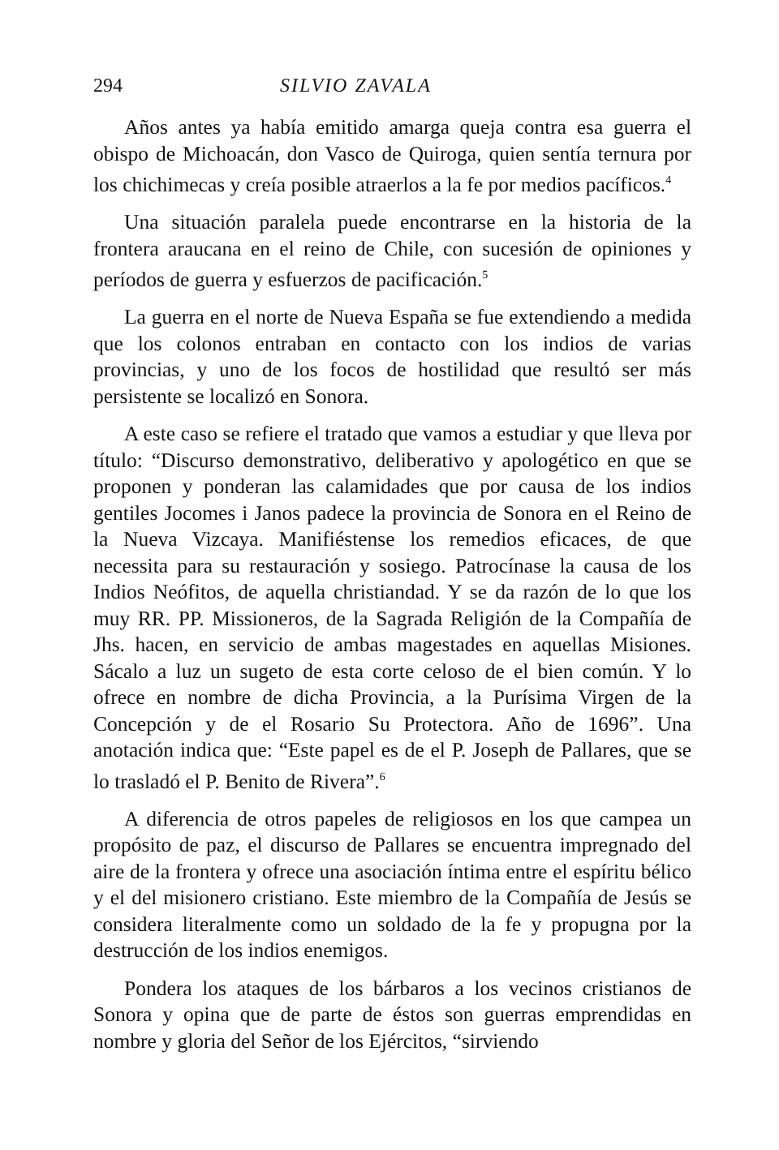294 SILVIO ZAVALA
Años antes ya había emitido amarga queja contra esa guerra el obispo de Michoacán, don Vasco de Quiroga, quien sentía ternura por los chichimecas y creía posible atraerlos a la fe por medios pacíficos.<sup>4</sup>
Una situación paralela puede encontrarse en la historia de la frontera araucana en el reino de Chile, con sucesión de opiniones y períodos de guerra y esfuerzos de pacificación.<sup>5</sup>
La guerra en el norte de Nueva España se fue extendiendo a medida que los colonos entraban en contacto con los indios de varias provincias, y uno de los focos de hostilidad que resultó ser más persistente se localizó en Sonora.
A este caso se refiere el tratado que vamos a estudiar y que lleva por título: “Discurso demonstrativo, deliberativo y apologético en que se proponen y ponderan las calamidades que por causa de los indios gentiles Jocomes i Janos padece la provincia de Sonora en el Reino de la Nueva Vizcaya. Manifiéstense los remedios eficaces, de que necessita para su restauración y sosiego. Patrocínase la causa de los Indios Neófitos, de aquella christiandad. Y se da razón de lo que los muy RR. PP. Missioneros, de la Sagrada Religión de la Compañía de Jhs. hacen, en servicio de ambas magestades en aquellas Misiones. Sácalo a luz un sugeto de esta corte celoso de el bien común. Y lo ofrece en nombre de dicha Provincia, a la Purísima Virgen de la Concepción y de el Rosario Su Protectora. Año de 1696”. Una anotación indica que: “Este papel es de el P. Joseph de Pallares, que se lo trasladó el P. Benito de Rivera”.<sup>6</sup>
A diferencia de otros papeles de religiosos en los que campea un propósito de paz, el discurso de Pallares se encuentra impregnado del aire de la frontera y ofrece una asociación íntima entre el espíritu bélico y el del misionero cristiano. Este miembro de la Compañía de Jesús se considera literalmente como un soldado de la fe y propugna por la destrucción de los indios enemigos.
Pondera los ataques de los bárbaros a los vecinos cristianos de Sonora y opina que de parte de éstos son guerras emprendidas en nombre y gloria del Señor de los Ejércitos, “sirviendo